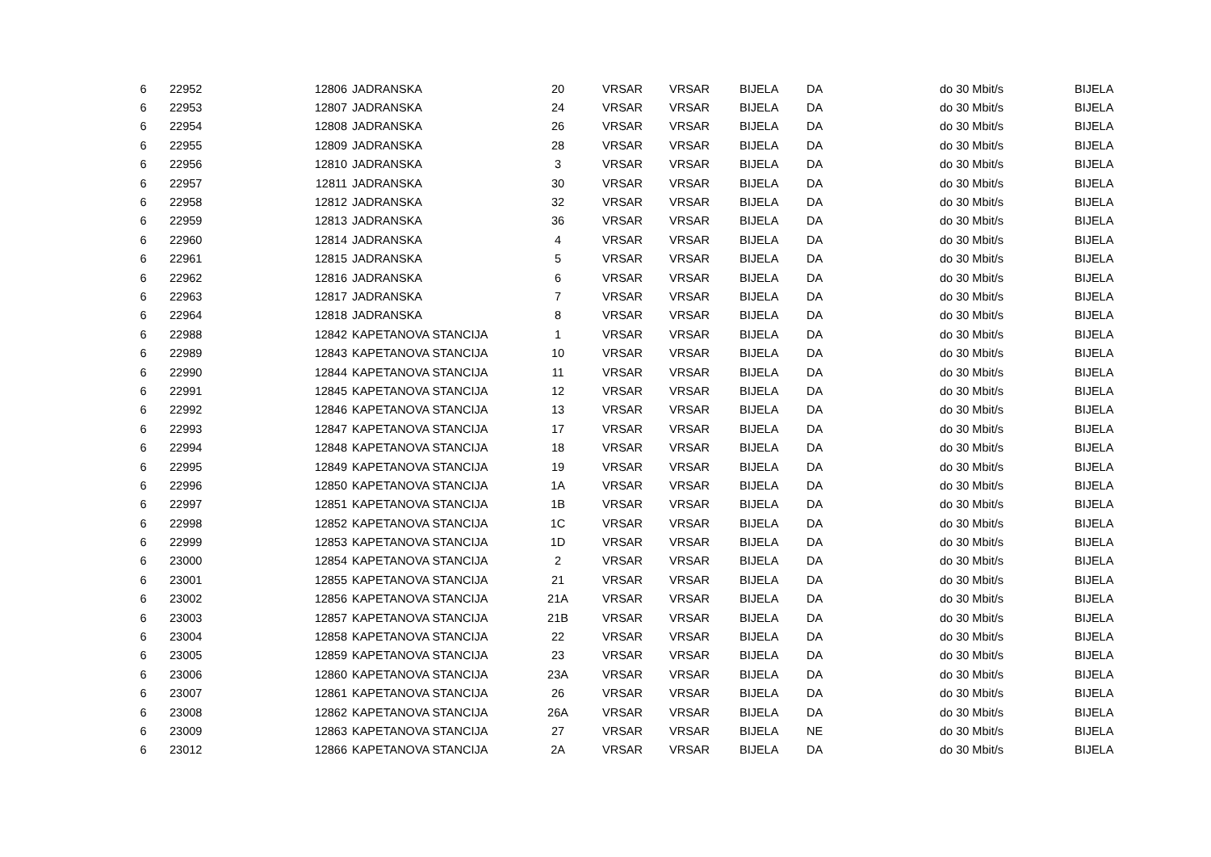| 6 | 22952 | 12806 | JADRANSKA | 20 | VRSAR | VRSAR | BIJELA | DA | do 30 Mbit/s | BIJELA |
| 6 | 22953 | 12807 | JADRANSKA | 24 | VRSAR | VRSAR | BIJELA | DA | do 30 Mbit/s | BIJELA |
| 6 | 22954 | 12808 | JADRANSKA | 26 | VRSAR | VRSAR | BIJELA | DA | do 30 Mbit/s | BIJELA |
| 6 | 22955 | 12809 | JADRANSKA | 28 | VRSAR | VRSAR | BIJELA | DA | do 30 Mbit/s | BIJELA |
| 6 | 22956 | 12810 | JADRANSKA | 3 | VRSAR | VRSAR | BIJELA | DA | do 30 Mbit/s | BIJELA |
| 6 | 22957 | 12811 | JADRANSKA | 30 | VRSAR | VRSAR | BIJELA | DA | do 30 Mbit/s | BIJELA |
| 6 | 22958 | 12812 | JADRANSKA | 32 | VRSAR | VRSAR | BIJELA | DA | do 30 Mbit/s | BIJELA |
| 6 | 22959 | 12813 | JADRANSKA | 36 | VRSAR | VRSAR | BIJELA | DA | do 30 Mbit/s | BIJELA |
| 6 | 22960 | 12814 | JADRANSKA | 4 | VRSAR | VRSAR | BIJELA | DA | do 30 Mbit/s | BIJELA |
| 6 | 22961 | 12815 | JADRANSKA | 5 | VRSAR | VRSAR | BIJELA | DA | do 30 Mbit/s | BIJELA |
| 6 | 22962 | 12816 | JADRANSKA | 6 | VRSAR | VRSAR | BIJELA | DA | do 30 Mbit/s | BIJELA |
| 6 | 22963 | 12817 | JADRANSKA | 7 | VRSAR | VRSAR | BIJELA | DA | do 30 Mbit/s | BIJELA |
| 6 | 22964 | 12818 | JADRANSKA | 8 | VRSAR | VRSAR | BIJELA | DA | do 30 Mbit/s | BIJELA |
| 6 | 22988 | 12842 | KAPETANOVA STANCIJA | 1 | VRSAR | VRSAR | BIJELA | DA | do 30 Mbit/s | BIJELA |
| 6 | 22989 | 12843 | KAPETANOVA STANCIJA | 10 | VRSAR | VRSAR | BIJELA | DA | do 30 Mbit/s | BIJELA |
| 6 | 22990 | 12844 | KAPETANOVA STANCIJA | 11 | VRSAR | VRSAR | BIJELA | DA | do 30 Mbit/s | BIJELA |
| 6 | 22991 | 12845 | KAPETANOVA STANCIJA | 12 | VRSAR | VRSAR | BIJELA | DA | do 30 Mbit/s | BIJELA |
| 6 | 22992 | 12846 | KAPETANOVA STANCIJA | 13 | VRSAR | VRSAR | BIJELA | DA | do 30 Mbit/s | BIJELA |
| 6 | 22993 | 12847 | KAPETANOVA STANCIJA | 17 | VRSAR | VRSAR | BIJELA | DA | do 30 Mbit/s | BIJELA |
| 6 | 22994 | 12848 | KAPETANOVA STANCIJA | 18 | VRSAR | VRSAR | BIJELA | DA | do 30 Mbit/s | BIJELA |
| 6 | 22995 | 12849 | KAPETANOVA STANCIJA | 19 | VRSAR | VRSAR | BIJELA | DA | do 30 Mbit/s | BIJELA |
| 6 | 22996 | 12850 | KAPETANOVA STANCIJA | 1A | VRSAR | VRSAR | BIJELA | DA | do 30 Mbit/s | BIJELA |
| 6 | 22997 | 12851 | KAPETANOVA STANCIJA | 1B | VRSAR | VRSAR | BIJELA | DA | do 30 Mbit/s | BIJELA |
| 6 | 22998 | 12852 | KAPETANOVA STANCIJA | 1C | VRSAR | VRSAR | BIJELA | DA | do 30 Mbit/s | BIJELA |
| 6 | 22999 | 12853 | KAPETANOVA STANCIJA | 1D | VRSAR | VRSAR | BIJELA | DA | do 30 Mbit/s | BIJELA |
| 6 | 23000 | 12854 | KAPETANOVA STANCIJA | 2 | VRSAR | VRSAR | BIJELA | DA | do 30 Mbit/s | BIJELA |
| 6 | 23001 | 12855 | KAPETANOVA STANCIJA | 21 | VRSAR | VRSAR | BIJELA | DA | do 30 Mbit/s | BIJELA |
| 6 | 23002 | 12856 | KAPETANOVA STANCIJA | 21A | VRSAR | VRSAR | BIJELA | DA | do 30 Mbit/s | BIJELA |
| 6 | 23003 | 12857 | KAPETANOVA STANCIJA | 21B | VRSAR | VRSAR | BIJELA | DA | do 30 Mbit/s | BIJELA |
| 6 | 23004 | 12858 | KAPETANOVA STANCIJA | 22 | VRSAR | VRSAR | BIJELA | DA | do 30 Mbit/s | BIJELA |
| 6 | 23005 | 12859 | KAPETANOVA STANCIJA | 23 | VRSAR | VRSAR | BIJELA | DA | do 30 Mbit/s | BIJELA |
| 6 | 23006 | 12860 | KAPETANOVA STANCIJA | 23A | VRSAR | VRSAR | BIJELA | DA | do 30 Mbit/s | BIJELA |
| 6 | 23007 | 12861 | KAPETANOVA STANCIJA | 26 | VRSAR | VRSAR | BIJELA | DA | do 30 Mbit/s | BIJELA |
| 6 | 23008 | 12862 | KAPETANOVA STANCIJA | 26A | VRSAR | VRSAR | BIJELA | DA | do 30 Mbit/s | BIJELA |
| 6 | 23009 | 12863 | KAPETANOVA STANCIJA | 27 | VRSAR | VRSAR | BIJELA | NE | do 30 Mbit/s | BIJELA |
| 6 | 23012 | 12866 | KAPETANOVA STANCIJA | 2A | VRSAR | VRSAR | BIJELA | DA | do 30 Mbit/s | BIJELA |